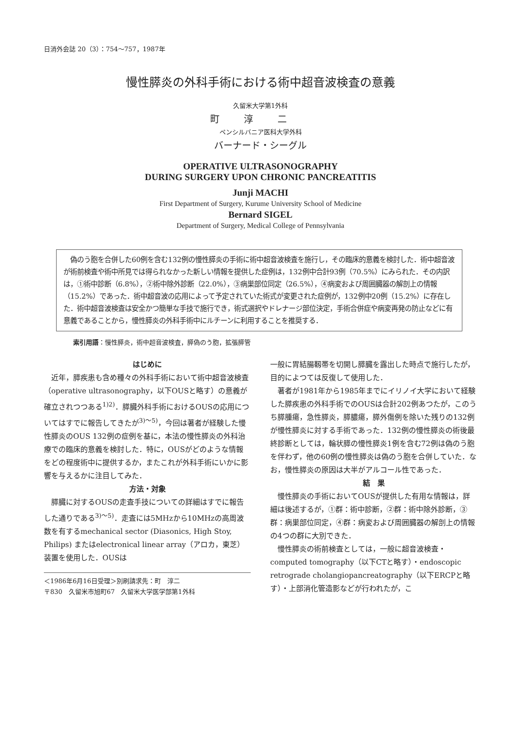日消外会誌 20（3）：754～757，1987年
慢性膵炎の外科手術における術中超音波検査の意義
久留米大学第1外科
町淳二
ペンシルバニア医科大学外科
バーナード・シーグル
OPERATIVE ULTRASONOGRAPHY
DURING SURGERY UPON CHRONIC PANCREATITIS
Junji MACHI
First Department of Surgery, Kurume University School of Medicine
Bernard SIGEL
Department of Surgery, Medical College of Pennsylvania
　偽のう胞を合併した60例を含む132例の慢性膵炎の手術に術中超音波検査を施行し，その臨床的意義を検討した．術中超音波が術前検査や術中所見では得られなかった新しい情報を提供した症例は，132例中合計93例（70.5%）にみられた．その内訳は，①術中診断（6.8%），②術中除外診断（22.0%），③病巣部位同定（26.5%），④病変および周囲臓器の解剖上の情報（15.2%）であった．術中超音波の応用によって予定されていた術式が変更された症例が，132例中20例（15.2%）に存在した．術中超音波検査は安全かつ簡単な手技で施行でき，術式選択やドレナージ部位決定，手術合併症や病変再発の防止などに有意義であることから，慢性膵炎の外科手術中にルチーンに利用することを推奨する．
索引用語：慢性膵炎，術中超音波検査，膵偽のう胞，拡張膵管
はじめに
近年，膵疾患も含め種々の外科手術において術中超音波検査（operative ultrasonography，以下OUSと略す）の意義が確立されつつある<sup>1)2)</sup>．膵臓外科手術におけるOUSの応用についてはすでに報告してきたが<sup>3)～5)</sup>，今回は著者が経験した慢性膵炎のOUS 132例の症例を基に，本法の慢性膵炎の外科治療での臨床的意義を検討した．特に，OUSがどのような情報をどの程度術中に提供するか，またこれが外科手術にいかに影響を与えるかに注目してみた．
方法・対象
膵臓に対するOUSの走査手技についての詳細はすでに報告した通りである<sup>3)～5)</sup>．走査には5MHzから10MHzの高周波数を有するmechanical sector (Diasonics, High Stoy, Philips) またはelectronical linear array（アロカ，東芝）装置を使用した．OUSは
＜1986年6月16日受理＞別刷請求先：町　淳二
〒830　久留米市旭町67　久留米大学医学部第1外科
一般に胃結腸靱帯を切開し膵臓を露出した時点で施行したが，目的によつては反復して使用した．
著者が1981年から1985年までにイリノイ大学において経験した膵疾患の外科手術でのOUSは合計202例あつたが，このうち膵腫瘍，急性膵炎，膵膿瘍，膵外傷例を除いた残りの132例が慢性膵炎に対する手術であった．132例の慢性膵炎の術後最終診断としては，輪状膵の慢性膵炎1例を含む72例は偽のう胞を伴わず，他の60例の慢性膵炎は偽のう胞を合併していた．なお，慢性膵炎の原因は大半がアルコール性であった．
結　果
慢性膵炎の手術においてOUSが提供した有用な情報は，詳細は後述するが，①群：術中診断，②群：術中除外診断，③群：病巣部位同定，④群：病変および周囲臓器の解剖上の情報の4つの群に大別できた．
慢性膵炎の術前検査としては，一般に超音波検査・computed tomography（以下CTと略す）・endoscopic retrograde cholangiopancreatography（以下ERCPと略す）・上部消化管造影などが行われたが，こ